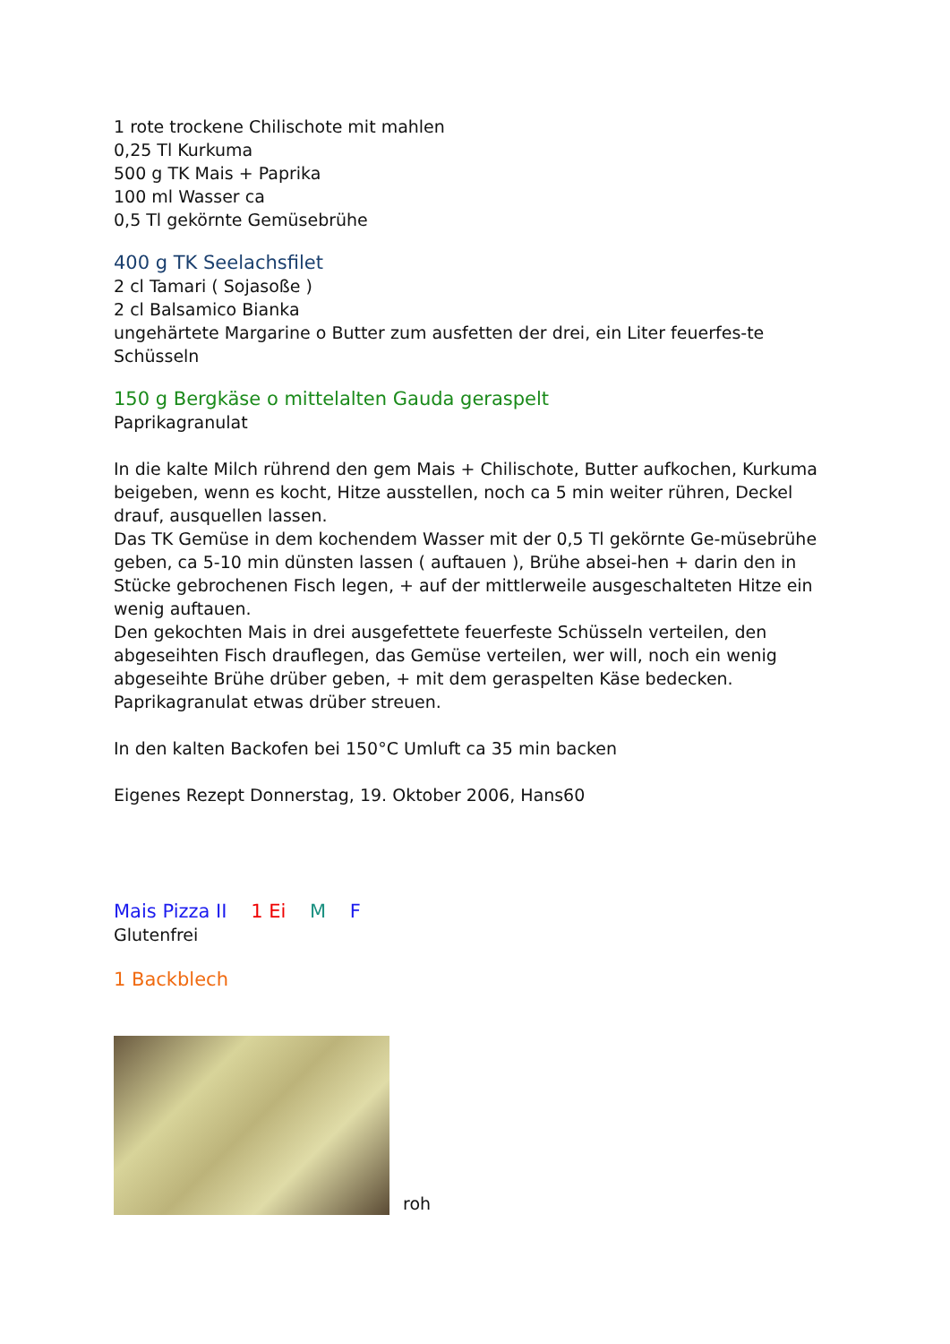1 rote trockene Chilischote mit mahlen
0,25 Tl Kurkuma
500 g TK Mais + Paprika
100 ml Wasser ca
0,5 Tl gekörnte Gemüsebrühe
400 g TK Seelachsfilet
2 cl Tamari ( Sojasoße )
2 cl Balsamico Bianka
ungehärtete Margarine o Butter zum ausfetten der drei, ein Liter feuerfes-te Schüsseln
150 g Bergkäse o mittelalten Gauda geraspelt
Paprikagranulat
In die kalte Milch rührend den gem Mais + Chilischote, Butter aufkochen, Kurkuma beigeben, wenn es kocht, Hitze ausstellen, noch ca 5 min weiter rühren, Deckel drauf, ausquellen lassen.
Das TK Gemüse in dem kochendem Wasser mit der 0,5 Tl gekörnte Ge-müsebrühe geben, ca 5-10 min dünsten lassen ( auftauen ), Brühe absei-hen + darin den in Stücke gebrochenen Fisch legen, + auf der mittlerweile ausgeschalteten Hitze ein wenig auftauen.
Den gekochten Mais in drei ausgefettete feuerfeste Schüsseln verteilen, den abgeseihten Fisch drauflegen, das Gemüse verteilen, wer will, noch ein wenig abgeseihte Brühe drüber geben, + mit dem geraspelten Käse bedecken. Paprikagranulat etwas drüber streuen.
In den kalten Backofen bei 150°C Umluft ca 35 min backen
Eigenes Rezept Donnerstag, 19. Oktober 2006, Hans60
Mais Pizza II 1 Ei M F
Glutenfrei
1 Backblech
roh